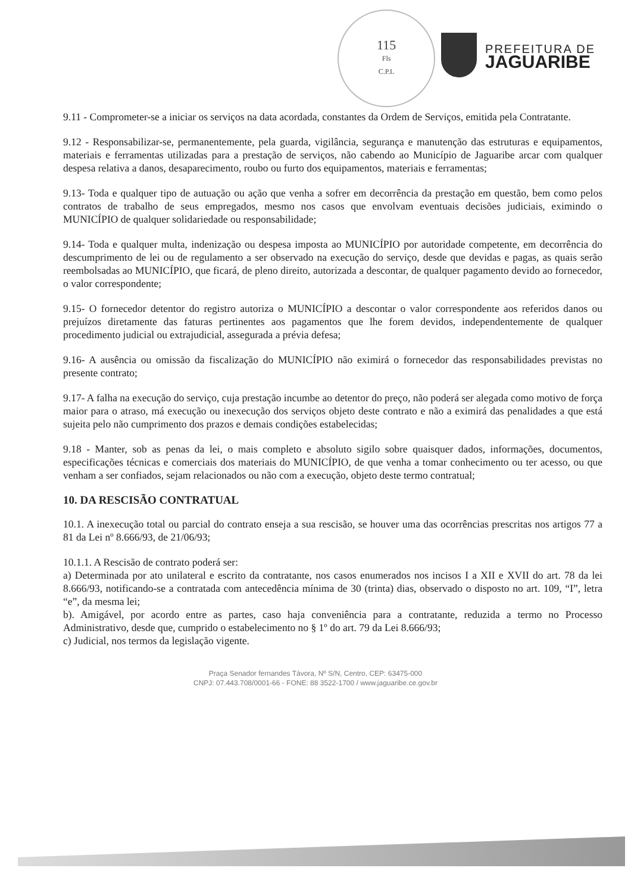115
Fls
C.P.L
PREFEITURA DE
JAGUARIBE
9.11 - Comprometer-se a iniciar os serviços na data acordada, constantes da Ordem de Serviços, emitida pela Contratante.
9.12 - Responsabilizar-se, permanentemente, pela guarda, vigilância, segurança e manutenção das estruturas e equipamentos, materiais e ferramentas utilizadas para a prestação de serviços, não cabendo ao Município de Jaguaribe arcar com qualquer despesa relativa a danos, desaparecimento, roubo ou furto dos equipamentos, materiais e ferramentas;
9.13- Toda e qualquer tipo de autuação ou ação que venha a sofrer em decorrência da prestação em questão, bem como pelos contratos de trabalho de seus empregados, mesmo nos casos que envolvam eventuais decisões judiciais, eximindo o MUNICÍPIO de qualquer solidariedade ou responsabilidade;
9.14- Toda e qualquer multa, indenização ou despesa imposta ao MUNICÍPIO por autoridade competente, em decorrência do descumprimento de lei ou de regulamento a ser observado na execução do serviço, desde que devidas e pagas, as quais serão reembolsadas ao MUNICÍPIO, que ficará, de pleno direito, autorizada a descontar, de qualquer pagamento devido ao fornecedor, o valor correspondente;
9.15- O fornecedor detentor do registro autoriza o MUNICÍPIO a descontar o valor correspondente aos referidos danos ou prejuízos diretamente das faturas pertinentes aos pagamentos que lhe forem devidos, independentemente de qualquer procedimento judicial ou extrajudicial, assegurada a prévia defesa;
9.16- A ausência ou omissão da fiscalização do MUNICÍPIO não eximirá o fornecedor das responsabilidades previstas no presente contrato;
9.17- A falha na execução do serviço, cuja prestação incumbe ao detentor do preço, não poderá ser alegada como motivo de força maior para o atraso, má execução ou inexecução dos serviços objeto deste contrato e não a eximirá das penalidades a que está sujeita pelo não cumprimento dos prazos e demais condições estabelecidas;
9.18 - Manter, sob as penas da lei, o mais completo e absoluto sigilo sobre quaisquer dados, informações, documentos, especificações técnicas e comerciais dos materiais do MUNICÍPIO, de que venha a tomar conhecimento ou ter acesso, ou que venham a ser confiados, sejam relacionados ou não com a execução, objeto deste termo contratual;
10. DA RESCISÃO CONTRATUAL
10.1. A inexecução total ou parcial do contrato enseja a sua rescisão, se houver uma das ocorrências prescritas nos artigos 77 a 81 da Lei nº 8.666/93, de 21/06/93;
10.1.1. A Rescisão de contrato poderá ser:
a) Determinada por ato unilateral e escrito da contratante, nos casos enumerados nos incisos I a XII e XVII do art. 78 da lei 8.666/93, notificando-se a contratada com antecedência mínima de 30 (trinta) dias, observado o disposto no art. 109, “I”, letra “e”, da mesma lei;
b). Amigável, por acordo entre as partes, caso haja conveniência para a contratante, reduzida a termo no Processo Administrativo, desde que, cumprido o estabelecimento no § 1º do art. 79 da Lei 8.666/93;
c) Judicial, nos termos da legislação vigente.
Praça Senador fernandes Távora, Nº S/N, Centro, CEP: 63475-000
CNPJ: 07.443.708/0001-66 - FONE: 88 3522-1700 / www.jaguaribe.ce.gov.br